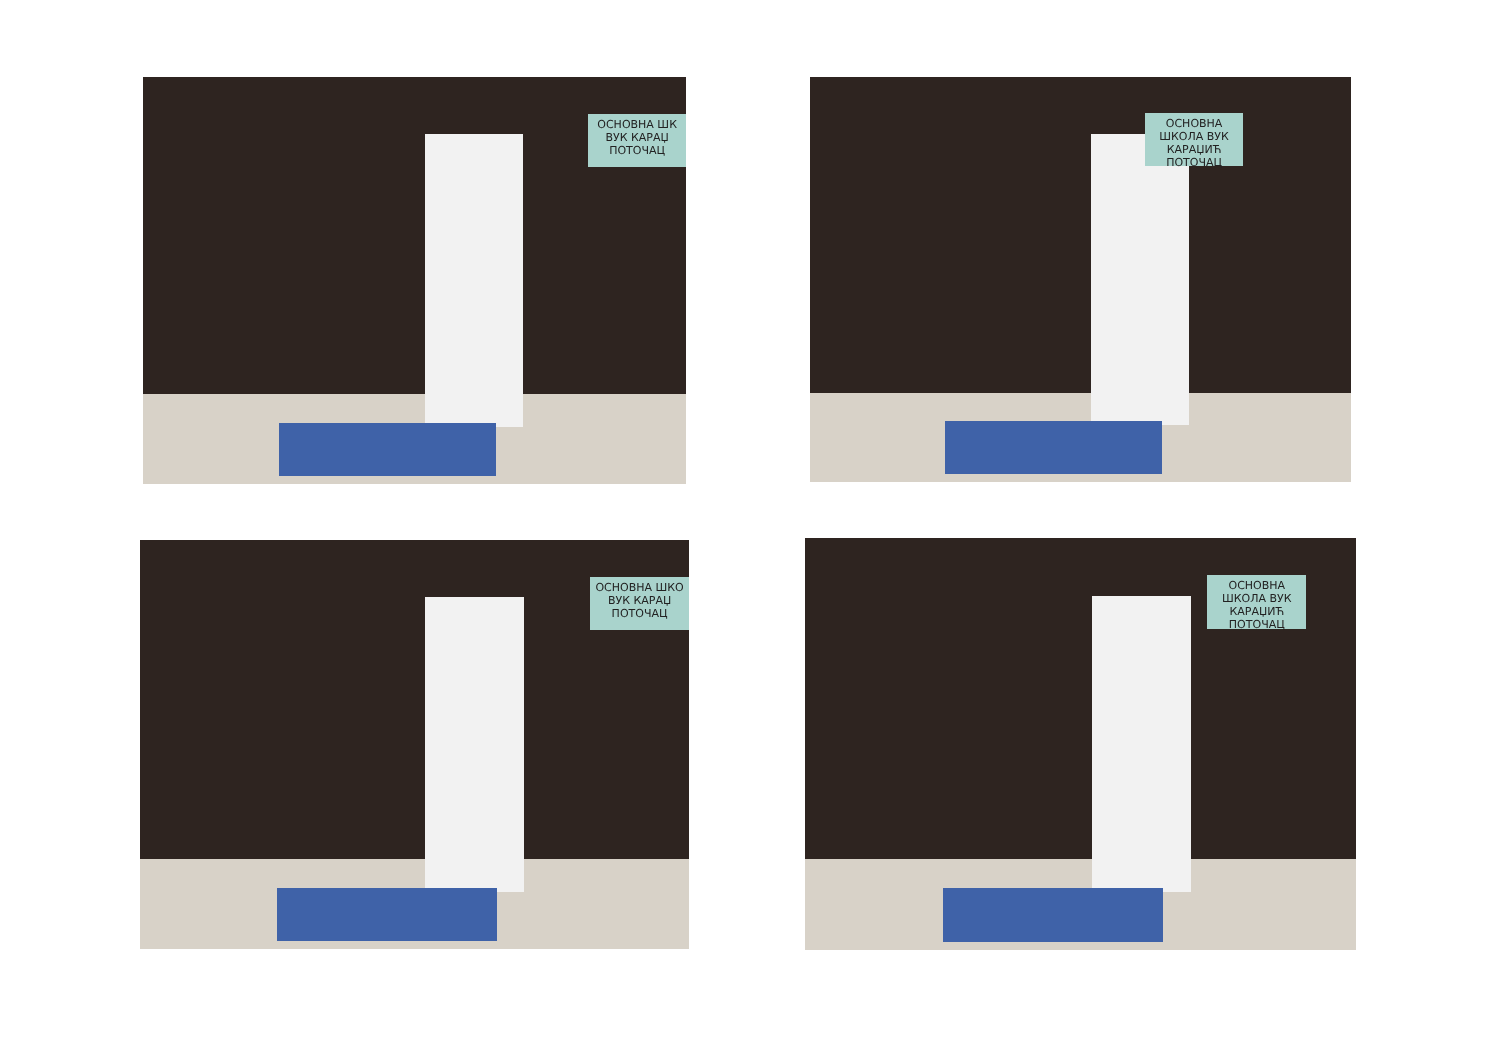ОСНОВНА ШК ВУК КАРАЏ ПОТОЧАЦ ОСНОВНА ШКОЛА ВУК КАРАЏИЋ ПОТОЧАЦ
ОСНОВНА ШКО ВУК КАРАЏ ПОТОЧАЦ ОСНОВНА ШКОЛА ВУК КАРАЏИЋ ПОТОЧАЦ